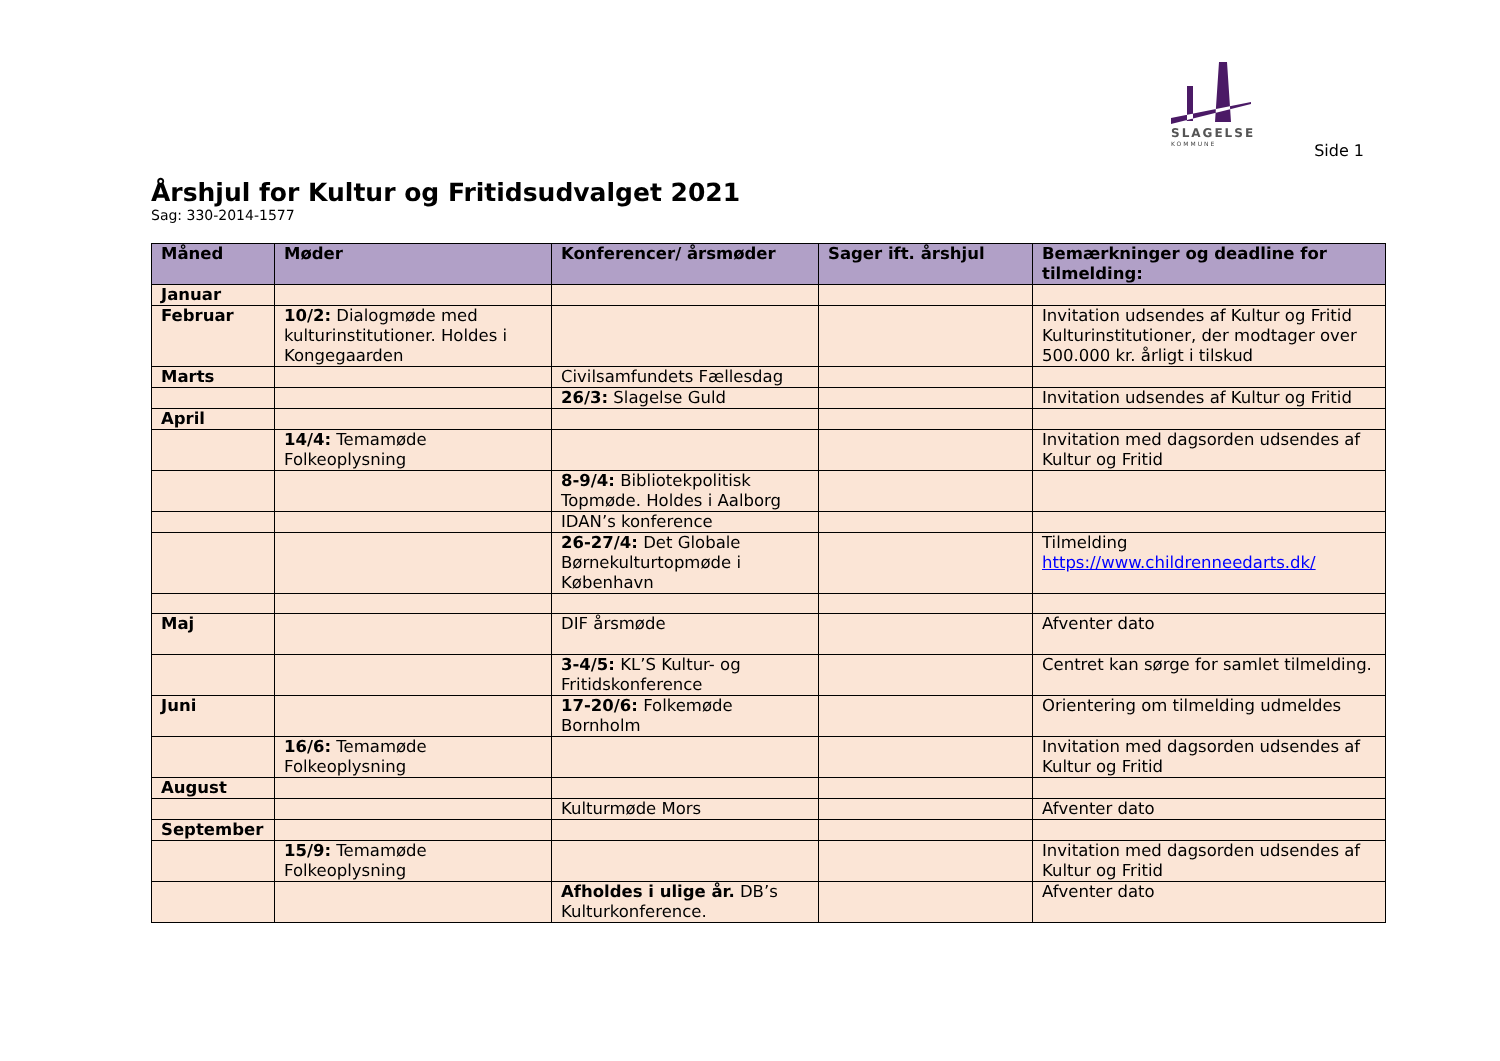SLAGELSE
KOMMUNE
Side 1
Årshjul for Kultur og Fritidsudvalget 2021
Sag: 330-2014-1577
| Måned | Møder | Konferencer/ årsmøder | Sager ift. årshjul | Bemærkninger og deadline for tilmelding: |
| --- | --- | --- | --- | --- |
| Januar | | | | |
| Februar | 10/2: Dialogmøde med kulturinstitutioner. Holdes i Kongegaarden | | | Invitation udsendes af Kultur og Fritid Kulturinstitutioner, der modtager over 500.000 kr. årligt i tilskud |
| Marts | | Civilsamfundets Fællesdag | | |
| | | 26/3: Slagelse Guld | | Invitation udsendes af Kultur og Fritid |
| April | | | | |
| | 14/4: Temamøde Folkeoplysning | | | Invitation med dagsorden udsendes af Kultur og Fritid |
| | | 8-9/4: Bibliotekpolitisk Topmøde. Holdes i Aalborg | | |
| | | IDAN’s konference | | |
| | | 26-27/4: Det Globale Børnekulturtopmøde i København | | Tilmelding https://www.childrenneedarts.dk/ |
| Maj | | DIF årsmøde | | Afventer dato |
| | | 3-4/5: KL’S Kultur- og Fritidskonference | | Centret kan sørge for samlet tilmelding. |
| Juni | | 17-20/6: Folkemøde Bornholm | | Orientering om tilmelding udmeldes |
| | 16/6: Temamøde Folkeoplysning | | | Invitation med dagsorden udsendes af Kultur og Fritid |
| August | | | | |
| | | Kulturmøde Mors | | Afventer dato |
| September | | | | |
| | 15/9: Temamøde Folkeoplysning | | | Invitation med dagsorden udsendes af Kultur og Fritid |
| | | Afholdes i ulige år. DB’s Kulturkonference. | | Afventer dato |